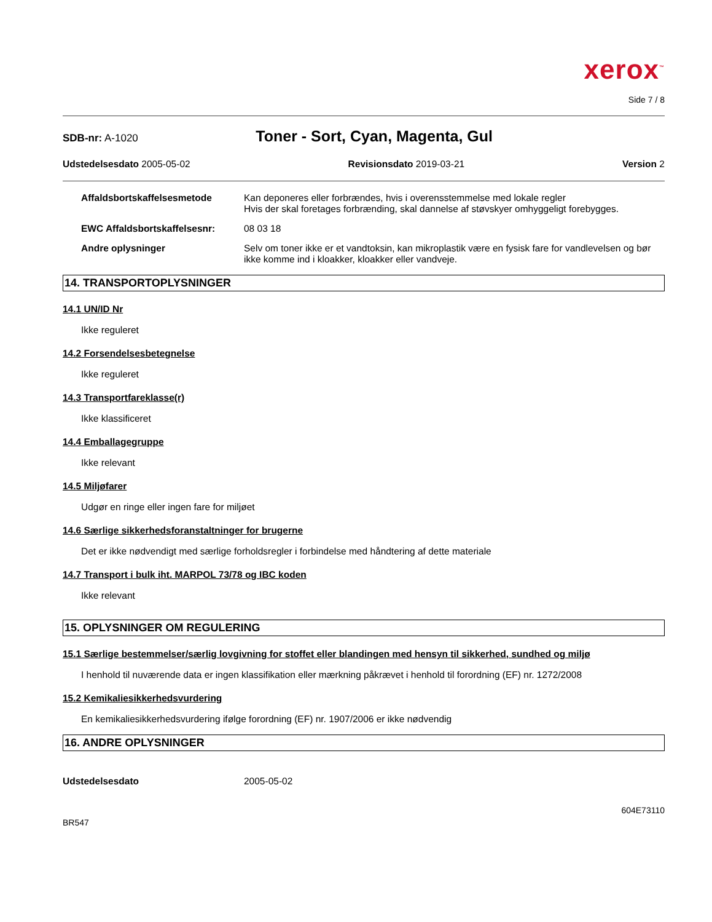xerox<sup>™</sup>
Side 7 / 8
SDB-nr: A-1020
Toner - Sort, Cyan, Magenta, Gul
Udstedelsesdato 2005-05-02 Revisionsdato 2019-03-21 Version 2
Affaldsbortskaffelsesmetode Kan deponeres eller forbrændes, hvis i overensstemmelse med lokale regler
Hvis der skal foretages forbrænding, skal dannelse af støvskyer omhyggeligt forebygges.
EWC Affaldsbortskaffelsesnr: 08 03 18
Andre oplysninger Selv om toner ikke er et vandtoksin, kan mikroplastik være en fysisk fare for vandlevelsen og bør ikke komme ind i kloakker, kloakker eller vandveje.
14. TRANSPORTOPLYSNINGER
14.1 UN/ID Nr
Ikke reguleret
14.2 Forsendelsesbetegnelse
Ikke reguleret
14.3 Transportfareklasse(r)
Ikke klassificeret
14.4 Emballagegruppe
Ikke relevant
14.5 Miljøfarer
Udgør en ringe eller ingen fare for miljøet
14.6 Særlige sikkerhedsforanstaltninger for brugerne
Det er ikke nødvendigt med særlige forholdsregler i forbindelse med håndtering af dette materiale
14.7 Transport i bulk iht. MARPOL 73/78 og IBC koden
Ikke relevant
15. OPLYSNINGER OM REGULERING
15.1 Særlige bestemmelser/særlig lovgivning for stoffet eller blandingen med hensyn til sikkerhed, sundhed og miljø
I henhold til nuværende data er ingen klassifikation eller mærkning påkrævet i henhold til forordning (EF) nr. 1272/2008
15.2 Kemikaliesikkerhedsvurdering
En kemikaliesikkerhedsvurdering ifølge forordning (EF) nr. 1907/2006 er ikke nødvendig
16. ANDRE OPLYSNINGER
Udstedelsesdato 2005-05-02
604E73110
BR547